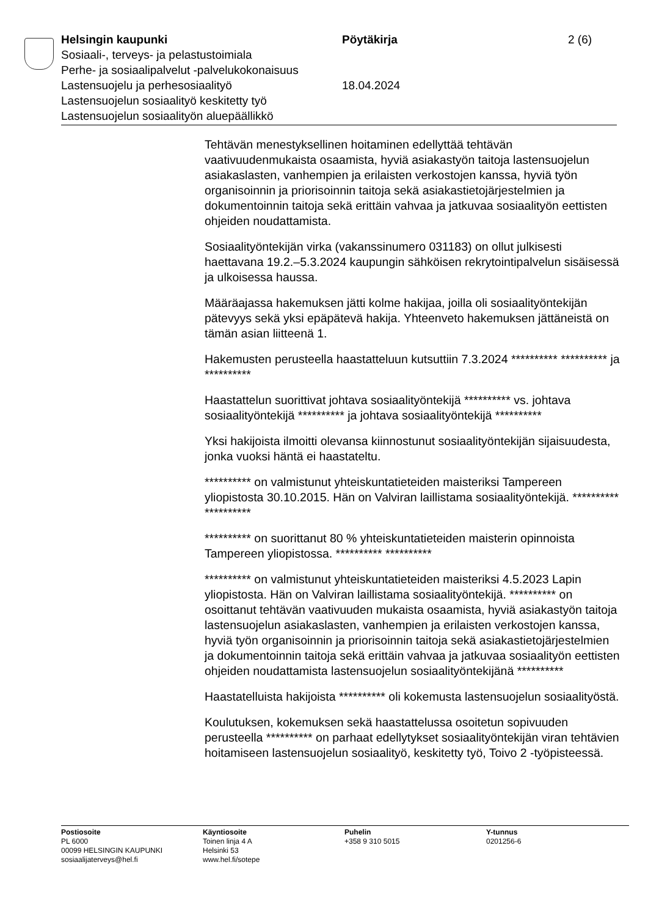Helsingin kaupunki Pöytäkirja 2 (6)
Sosiaali-, terveys- ja pelastustoimiala
Perhe- ja sosiaalipalvelut -palvelukokonaisuus
Lastensuojelu ja perhesosiaalityö 18.04.2024
Lastensuojelun sosiaalityö keskitetty työ
Lastensuojelun sosiaalityön aluepäällikkö
Tehtävän menestyksellinen hoitaminen edellyttää tehtävän vaativuudenmukaista osaamista, hyviä asiakastyön taitoja lastensuojelun asiakaslasten, vanhempien ja erilaisten verkostojen kanssa, hyviä työn organisoinnin ja priorisoinnin taitoja sekä asiakastietojärjestelmien ja dokumentoinnin taitoja sekä erittäin vahvaa ja jatkuvaa sosiaalityön eettisten ohjeiden noudattamista.
Sosiaalityöntekijän virka (vakanssinumero 031183) on ollut julkisesti haettavana 19.2.–5.3.2024 kaupungin sähköisen rekrytointipalvelun sisäisessä ja ulkoisessa haussa.
Määräajassa hakemuksen jätti kolme hakijaa, joilla oli sosiaalityöntekijän pätevyys sekä yksi epäpätevä hakija. Yhteenveto hakemuksen jättäneistä on tämän asian liitteenä 1.
Hakemusten perusteella haastatteluun kutsuttiin 7.3.2024 ********** ********** ja **********
Haastattelun suorittivat johtava sosiaalityöntekijä ********** vs. johtava sosiaalityöntekijä ********** ja johtava sosiaalityöntekijä **********
Yksi hakijoista ilmoitti olevansa kiinnostunut sosiaalityöntekijän sijaisuudesta, jonka vuoksi häntä ei haastateltu.
********** on valmistunut yhteiskuntatieteiden maisteriksi Tampereen yliopistosta 30.10.2015. Hän on Valviran laillistama sosiaalityöntekijä. ********** **********
********** on suorittanut 80 % yhteiskuntatieteiden maisterin opinnoista Tampereen yliopistossa. ********** **********
********** on valmistunut yhteiskuntatieteiden maisteriksi 4.5.2023 Lapin yliopistosta. Hän on Valviran laillistama sosiaalityöntekijä. ********** on osoittanut tehtävän vaativuuden mukaista osaamista, hyviä asiakastyön taitoja lastensuojelun asiakaslasten, vanhempien ja erilaisten verkostojen kanssa, hyviä työn organisoinnin ja priorisoinnin taitoja sekä asiakastietojärjestelmien ja dokumentoinnin taitoja sekä erittäin vahvaa ja jatkuvaa sosiaalityön eettisten ohjeiden noudattamista lastensuojelun sosiaalityöntekijänä **********
Haastatelluista hakijoista ********** oli kokemusta lastensuojelun sosiaalityöstä.
Koulutuksen, kokemuksen sekä haastattelussa osoitetun sopivuuden perusteella ********** on parhaat edellytykset sosiaalityöntekijän viran tehtävien hoitamiseen lastensuojelun sosiaalityö, keskitetty työ, Toivo 2 -työpisteessä.
Postiosoite
PL 6000
00099 HELSINGIN KAUPUNKI
sosiaalijaterveys@hel.fi
Käyntiosoite
Toinen linja 4 A
Helsinki 53
www.hel.fi/sotepe
Puhelin
+358 9 310 5015
Y-tunnus
0201256-6